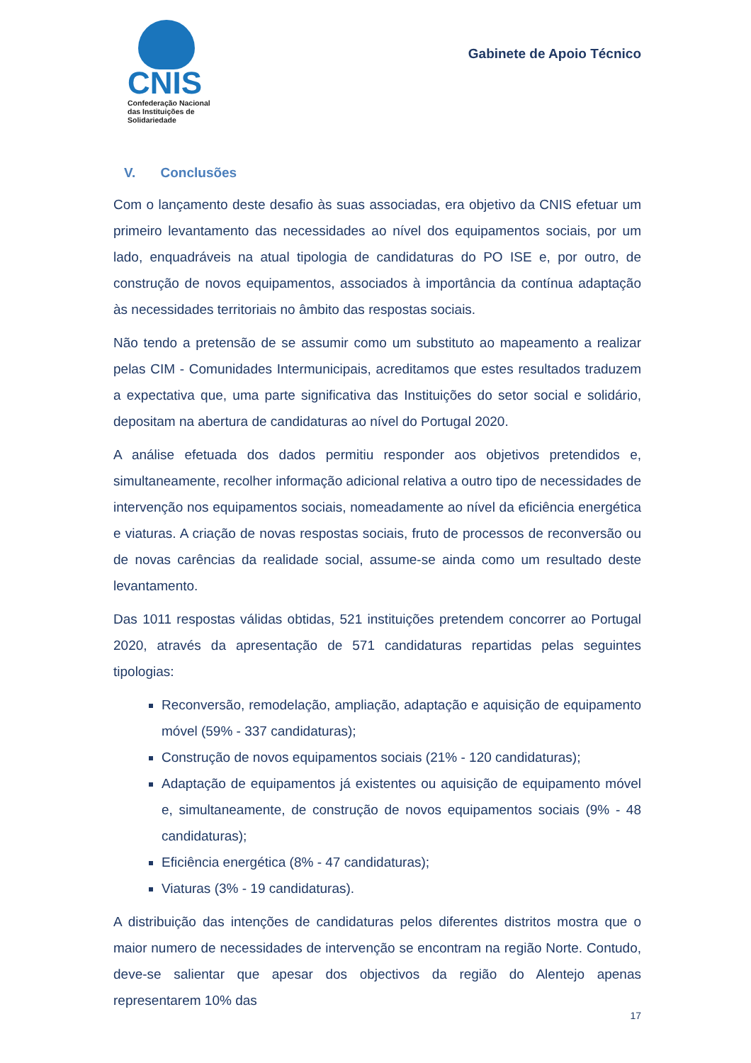CNIS
Confederação Nacional
das Instituições de
Solidariedade
Gabinete de Apoio Técnico
V. Conclusões
Com o lançamento deste desafio às suas associadas, era objetivo da CNIS efetuar um primeiro levantamento das necessidades ao nível dos equipamentos sociais, por um lado, enquadráveis na atual tipologia de candidaturas do PO ISE e, por outro, de construção de novos equipamentos, associados à importância da contínua adaptação às necessidades territoriais no âmbito das respostas sociais.
Não tendo a pretensão de se assumir como um substituto ao mapeamento a realizar pelas CIM - Comunidades Intermunicipais, acreditamos que estes resultados traduzem a expectativa que, uma parte significativa das Instituições do setor social e solidário, depositam na abertura de candidaturas ao nível do Portugal 2020.
A análise efetuada dos dados permitiu responder aos objetivos pretendidos e, simultaneamente, recolher informação adicional relativa a outro tipo de necessidades de intervenção nos equipamentos sociais, nomeadamente ao nível da eficiência energética e viaturas. A criação de novas respostas sociais, fruto de processos de reconversão ou de novas carências da realidade social, assume-se ainda como um resultado deste levantamento.
Das 1011 respostas válidas obtidas, 521 instituições pretendem concorrer ao Portugal 2020, através da apresentação de 571 candidaturas repartidas pelas seguintes tipologias:
Reconversão, remodelação, ampliação, adaptação e aquisição de equipamento móvel (59% - 337 candidaturas);
Construção de novos equipamentos sociais (21% - 120 candidaturas);
Adaptação de equipamentos já existentes ou aquisição de equipamento móvel e, simultaneamente, de construção de novos equipamentos sociais (9% - 48 candidaturas);
Eficiência energética (8% - 47 candidaturas);
Viaturas (3% - 19 candidaturas).
A distribuição das intenções de candidaturas pelos diferentes distritos mostra que o maior numero de necessidades de intervenção se encontram na região Norte. Contudo, deve-se salientar que apesar dos objectivos da região do Alentejo apenas representarem 10% das
17